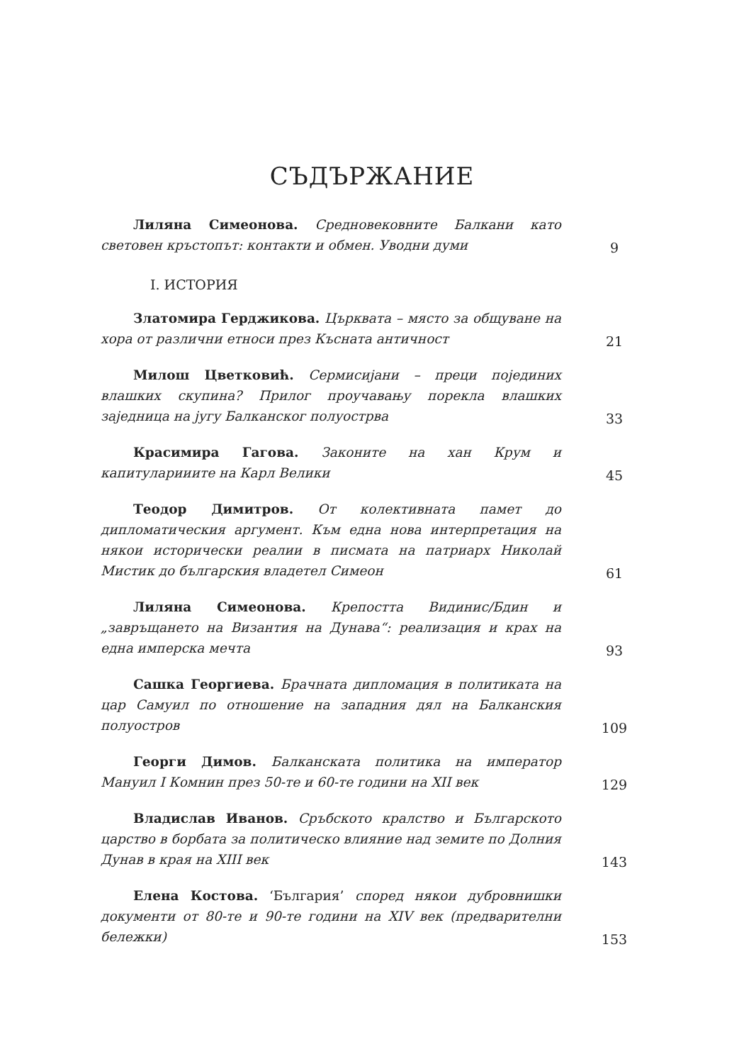СЪДЪРЖАНИЕ
Лиляна Симеонова. Средновековните Балкани като световен кръстопът: контакти и обмен. Уводни думи
9
I. ИСТОРИЯ
Златомира Герджикова. Църквата – място за общуване на хора от различни етноси през Късната античност
21
Милош Цветковић. Сермисијани – преци појединих влашких скупина? Прилог проучавању порекла влашких заједница на југу Балканског полуострва
33
Красимира Гагова. Законите на хан Крум и капитуларииите на Карл Велики
45
Теодор Димитров. От колективната памет до дипломатическия аргумент. Към една нова интерпретация на някои исторически реалии в писмата на патриарх Николай Мистик до българския владетел Симеон
61
Лиляна Симеонова. Крепостта Видинис/Бдин и „завръщането на Византия на Дунава“: реализация и крах на една имперска мечта
93
Сашка Георгиева. Брачната дипломация в политиката на цар Самуил по отношение на западния дял на Балканския полуостров
109
Георги Димов. Балканската политика на император Мануил I Комнин през 50-те и 60-те години на XII век
129
Владислав Иванов. Сръбското кралство и Българското царство в борбата за политическо влияние над земите по Долния Дунав в края на XIII век
143
Елена Костова. ‘България’ според някои дубровнишки документи от 80-те и 90-те години на XIV век (предварителни бележки)
153